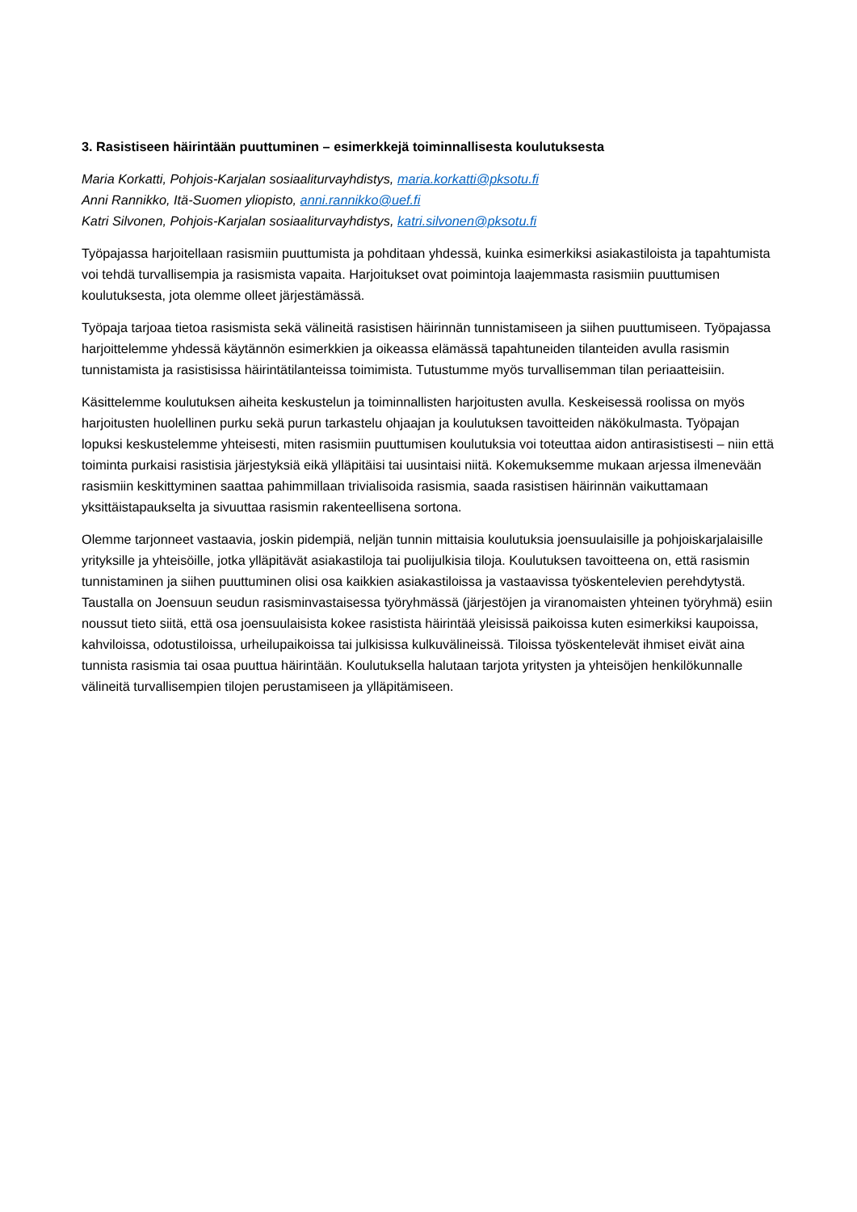3. Rasistiseen häirintään puuttuminen – esimerkkejä toiminnallisesta koulutuksesta
Maria Korkatti, Pohjois-Karjalan sosiaaliturvayhdistys, maria.korkatti@pksotu.fi
Anni Rannikko, Itä-Suomen yliopisto, anni.rannikko@uef.fi
Katri Silvonen, Pohjois-Karjalan sosiaaliturvayhdistys, katri.silvonen@pksotu.fi
Työpajassa harjoitellaan rasismiin puuttumista ja pohditaan yhdessä, kuinka esimerkiksi asiakastiloista ja tapahtumista voi tehdä turvallisempia ja rasismista vapaita. Harjoitukset ovat poimintoja laajemmasta rasismiin puuttumisen koulutuksesta, jota olemme olleet järjestämässä.
Työpaja tarjoaa tietoa rasismista sekä välineitä rasistisen häirinnän tunnistamiseen ja siihen puuttumiseen. Työpajassa harjoittelemme yhdessä käytännön esimerkkien ja oikeassa elämässä tapahtuneiden tilanteiden avulla rasismin tunnistamista ja rasistisissa häirintätilanteissa toimimista. Tutustumme myös turvallisemman tilan periaatteisiin.
Käsittelemme koulutuksen aiheita keskustelun ja toiminnallisten harjoitusten avulla. Keskeisessä roolissa on myös harjoitusten huolellinen purku sekä purun tarkastelu ohjaajan ja koulutuksen tavoitteiden näkökulmasta. Työpajan lopuksi keskustelemme yhteisesti, miten rasismiin puuttumisen koulutuksia voi toteuttaa aidon antirasistisesti – niin että toiminta purkaisi rasistisia järjestyksiä eikä ylläpitäisi tai uusintaisi niitä. Kokemuksemme mukaan arjessa ilmenevään rasismiin keskittyminen saattaa pahimmillaan trivialisoida rasismia, saada rasistisen häirinnän vaikuttamaan yksittäistapaukselta ja sivuuttaa rasismin rakenteellisena sortona.
Olemme tarjonneet vastaavia, joskin pidempiä, neljän tunnin mittaisia koulutuksia joensuulaisille ja pohjoiskarjalaisille yrityksille ja yhteisöille, jotka ylläpitävät asiakastiloja tai puolijulkisia tiloja. Koulutuksen tavoitteena on, että rasismin tunnistaminen ja siihen puuttuminen olisi osa kaikkien asiakastiloissa ja vastaavissa työskentelevien perehdytystä. Taustalla on Joensuun seudun rasisminvastaisessa työryhmässä (järjestöjen ja viranomaisten yhteinen työryhmä) esiin noussut tieto siitä, että osa joensuulaisista kokee rasistista häirintää yleisissä paikoissa kuten esimerkiksi kaupoissa, kahviloissa, odotustiloissa, urheilupaikoissa tai julkisissa kulkuvälineissä. Tiloissa työskentelevät ihmiset eivät aina tunnista rasismia tai osaa puuttua häirintään. Koulutuksella halutaan tarjota yritysten ja yhteisöjen henkilökunnalle välineitä turvallisempien tilojen perustamiseen ja ylläpitämiseen.